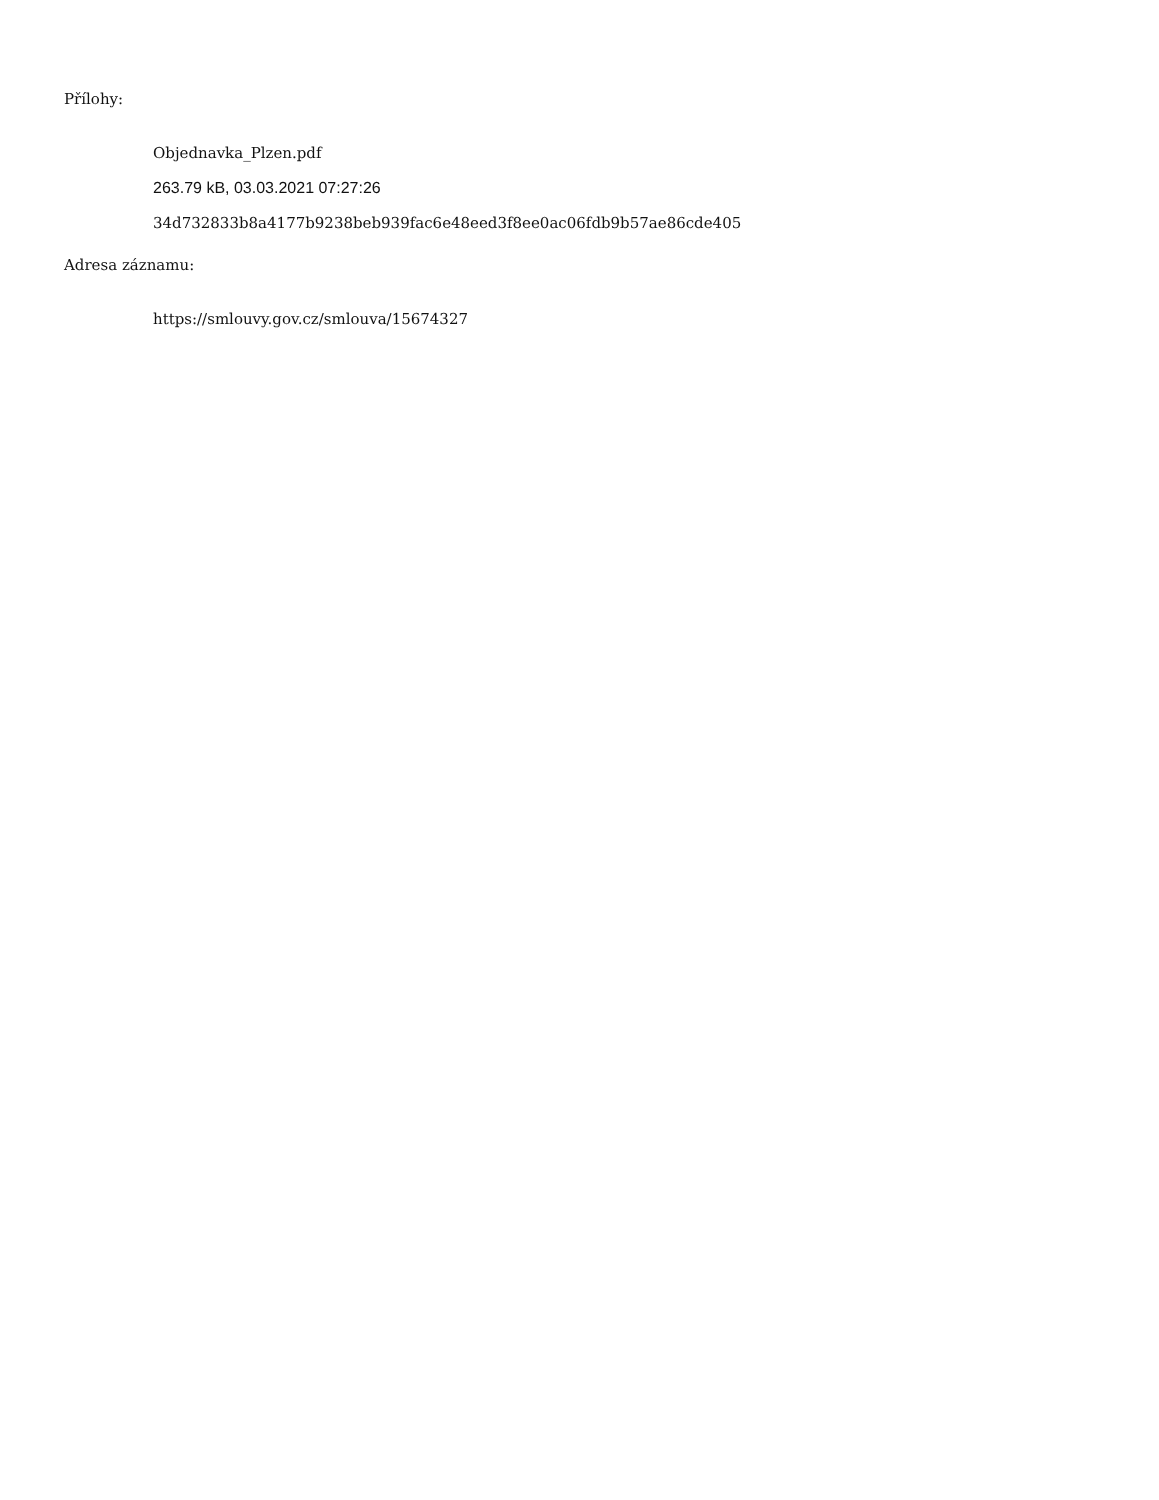Přílohy:
Objednavka_Plzen.pdf
263.79 kB, 03.03.2021 07:27:26
34d732833b8a4177b9238beb939fac6e48eed3f8ee0ac06fdb9b57ae86cde405
Adresa záznamu:
https://smlouvy.gov.cz/smlouva/15674327